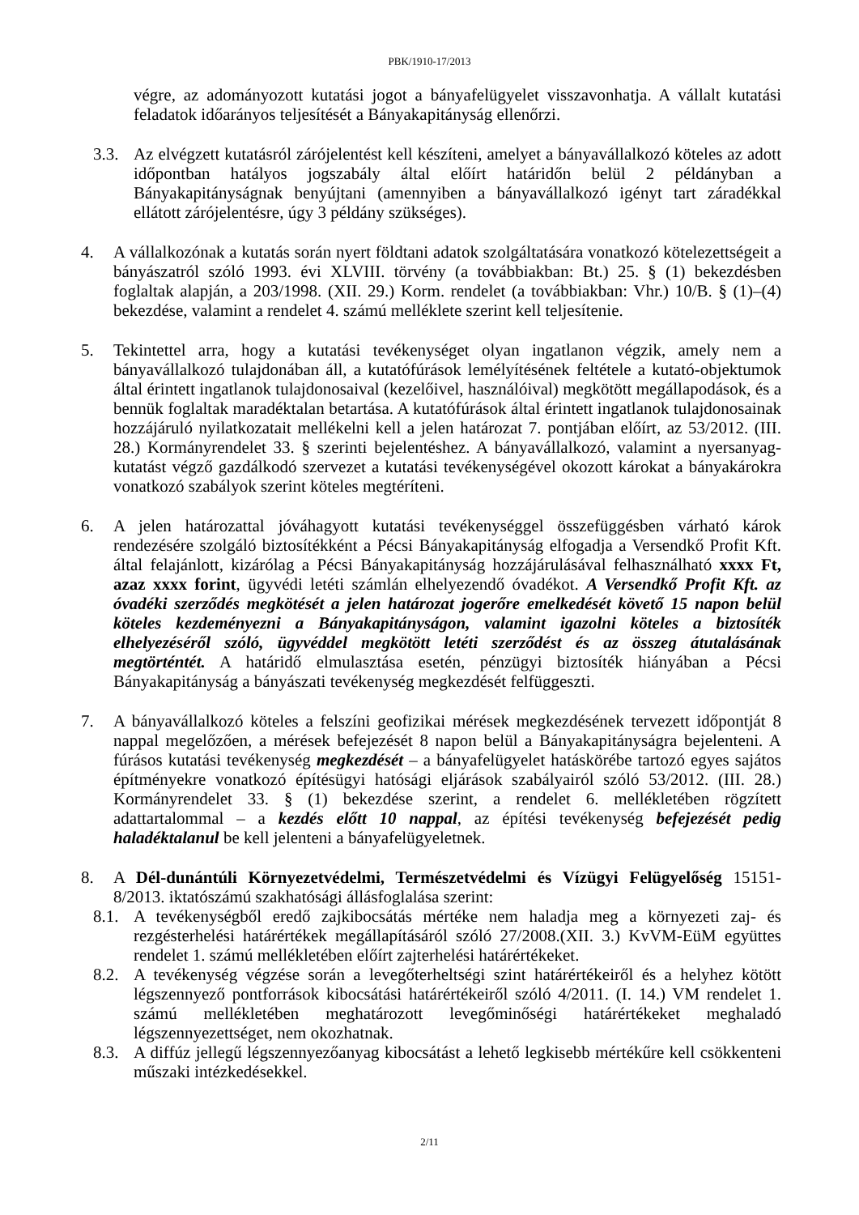PBK/1910-17/2013
végre, az adományozott kutatási jogot a bányafelügyelet visszavonhatja. A vállalt kutatási feladatok időarányos teljesítését a Bányakapitányság ellenőrzi.
3.3. Az elvégzett kutatásról zárójelentést kell készíteni, amelyet a bányavállalkozó köteles az adott időpontban hatályos jogszabály által előírt határidőn belül 2 példányban a Bányakapitányságnak benyújtani (amennyiben a bányavállalkozó igényt tart záradékkal ellátott zárójelentésre, úgy 3 példány szükséges).
4. A vállalkozónak a kutatás során nyert földtani adatok szolgáltatására vonatkozó kötelezettségeit a bányászatról szóló 1993. évi XLVIII. törvény (a továbbiakban: Bt.) 25. § (1) bekezdésben foglaltak alapján, a 203/1998. (XII. 29.) Korm. rendelet (a továbbiakban: Vhr.) 10/B. § (1)–(4) bekezdése, valamint a rendelet 4. számú melléklete szerint kell teljesítenie.
5. Tekintettel arra, hogy a kutatási tevékenységet olyan ingatlanon végzik, amely nem a bányavállalkozó tulajdonában áll, a kutatófúrások lemélyítésének feltétele a kutató-objektumok által érintett ingatlanok tulajdonosaival (kezelőivel, használóival) megkötött megállapodások, és a bennük foglaltak maradéktalan betartása. A kutatófúrások által érintett ingatlanok tulajdonosainak hozzájáruló nyilatkozatait mellékelni kell a jelen határozat 7. pontjában előírt, az 53/2012. (III. 28.) Kormányrendelet 33. § szerinti bejelentéshez. A bányavállalkozó, valamint a nyersanyag-kutatást végző gazdálkodó szervezet a kutatási tevékenységével okozott károkat a bányakárokra vonatkozó szabályok szerint köteles megtéríteni.
6. A jelen határozattal jóváhagyott kutatási tevékenységgel összefüggésben várható károk rendezésére szolgáló biztosítékként a Pécsi Bányakapitányság elfogadja a Versendkő Profit Kft. által felajánlott, kizárólag a Pécsi Bányakapitányság hozzájárulásával felhasználható xxxx Ft, azaz xxxx forint, ügyvédi letéti számlán elhelyezendő óvadékot. A Versendkő Profit Kft. az óvadéki szerződés megkötését a jelen határozat jogerőre emelkedését követő 15 napon belül köteles kezdeményezni a Bányakapitányságon, valamint igazolni köteles a biztosíték elhelyezéséről szóló, ügyvéddel megkötött letéti szerződést és az összeg átutalásának megtörténtét. A határidő elmulasztása esetén, pénzügyi biztosíték hiányában a Pécsi Bányakapitányság a bányászati tevékenység megkezdését felfüggeszti.
7. A bányavállalkozó köteles a felszíni geofizikai mérések megkezdésének tervezett időpontját 8 nappal megelőzően, a mérések befejezését 8 napon belül a Bányakapitányságra bejelenteni. A fúrásos kutatási tevékenység megkezdését – a bányafelügyelet hatáskörébe tartozó egyes sajátos építményekre vonatkozó építésügyi hatósági eljárások szabályairól szóló 53/2012. (III. 28.) Kormányrendelet 33. § (1) bekezdése szerint, a rendelet 6. mellékletében rögzített adattartalommal – a kezdés előtt 10 nappal, az építési tevékenység befejezését pedig haladéktalanul be kell jelenteni a bányafelügyeletnek.
8. A Dél-dunántúli Környezetvédelmi, Természetvédelmi és Vízügyi Felügyelőség 15151-8/2013. iktatószámú szakhatósági állásfoglalása szerint:
8.1. A tevékenységből eredő zajkibocsátás mértéke nem haladja meg a környezeti zaj- és rezgésterhelési határértékek megállapításáról szóló 27/2008.(XII. 3.) KvVM-EüM együttes rendelet 1. számú mellékletében előírt zajterhelési határértékeket.
8.2. A tevékenység végzése során a levegőterheltségi szint határértékeiről és a helyhez kötött légszennyező pontforrások kibocsátási határértékeiről szóló 4/2011. (I. 14.) VM rendelet 1. számú mellékletében meghatározott levegőminőségi határértékeket meghaladó légszennyezettséget, nem okozhatnak.
8.3. A diffúz jellegű légszennyezőanyag kibocsátást a lehető legkisebb mértékűre kell csökkenteni műszaki intézkedésekkel.
2/11